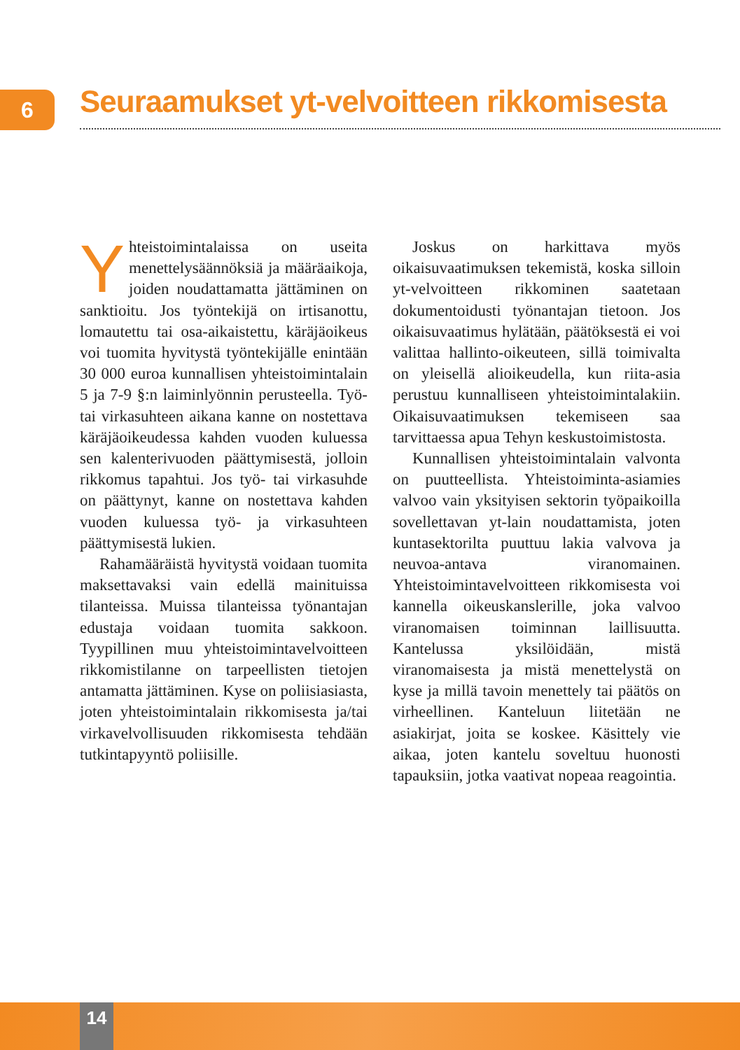6
Seuraamukset yt-velvoitteen rikkomisesta
Yhteistoimintalaissa on useita menettelysäännöksiä ja määräaikoja, joiden noudattamatta jättäminen on sanktioitu. Jos työntekijä on irtisanottu, lomautettu tai osa-aikaistettu, käräjäoikeus voi tuomita hyvitystä työntekijälle enintään 30 000 euroa kunnallisen yhteistoimintalain 5 ja 7-9 §:n laiminlyönnin perusteella. Työ- tai virkasuhteen aikana kanne on nostettava käräjäoikeudessa kahden vuoden kuluessa sen kalenterivuoden päättymisestä, jolloin rikkomus tapahtui. Jos työ- tai virkasuhde on päättynyt, kanne on nostettava kahden vuoden kuluessa työ- ja virkasuhteen päättymisestä lukien.
Rahamääräistä hyvitystä voidaan tuomita maksettavaksi vain edellä mainituissa tilanteissa. Muissa tilanteissa työnantajan edustaja voidaan tuomita sakkoon. Tyypillinen muu yhteistoimintavelvoitteen rikkomistilanne on tarpeellisten tietojen antamatta jättäminen. Kyse on poliisiasiasta, joten yhteistoimintalain rikkomisesta ja/tai virkavelvollisuuden rikkomisesta tehdään tutkintapyyntö poliisille.
Joskus on harkittava myös oikaisuvaatimuksen tekemistä, koska silloin yt-velvoitteen rikkominen saatetaan dokumentoidusti työnantajan tietoon. Jos oikaisuvaatimus hylätään, päätöksestä ei voi valittaa hallinto-oikeuteen, sillä toimivalta on yleisellä alioikeudella, kun riita-asia perustuu kunnalliseen yhteistoimintalakiin. Oikaisuvaatimuksen tekemiseen saa tarvittaessa apua Tehyn keskustoimistosta.
Kunnallisen yhteistoimintalain valvonta on puutteellista. Yhteistoiminta-asiamies valvoo vain yksityisen sektorin työpaikoilla sovellettavan yt-lain noudattamista, joten kuntasektorilta puuttuu lakia valvova ja neuvoa-antava viranomainen. Yhteistoimintavelvoitteen rikkomisesta voi kannella oikeuskanslerille, joka valvoo viranomaisen toiminnan laillisuutta. Kantelussa yksilöidään, mistä viranomaisesta ja mistä menettelystä on kyse ja millä tavoin menettely tai päätös on virheellinen. Kanteluun liitetään ne asiakirjat, joita se koskee. Käsittely vie aikaa, joten kantelu soveltuu huonosti tapauksiin, jotka vaativat nopeaa reagointia.
14